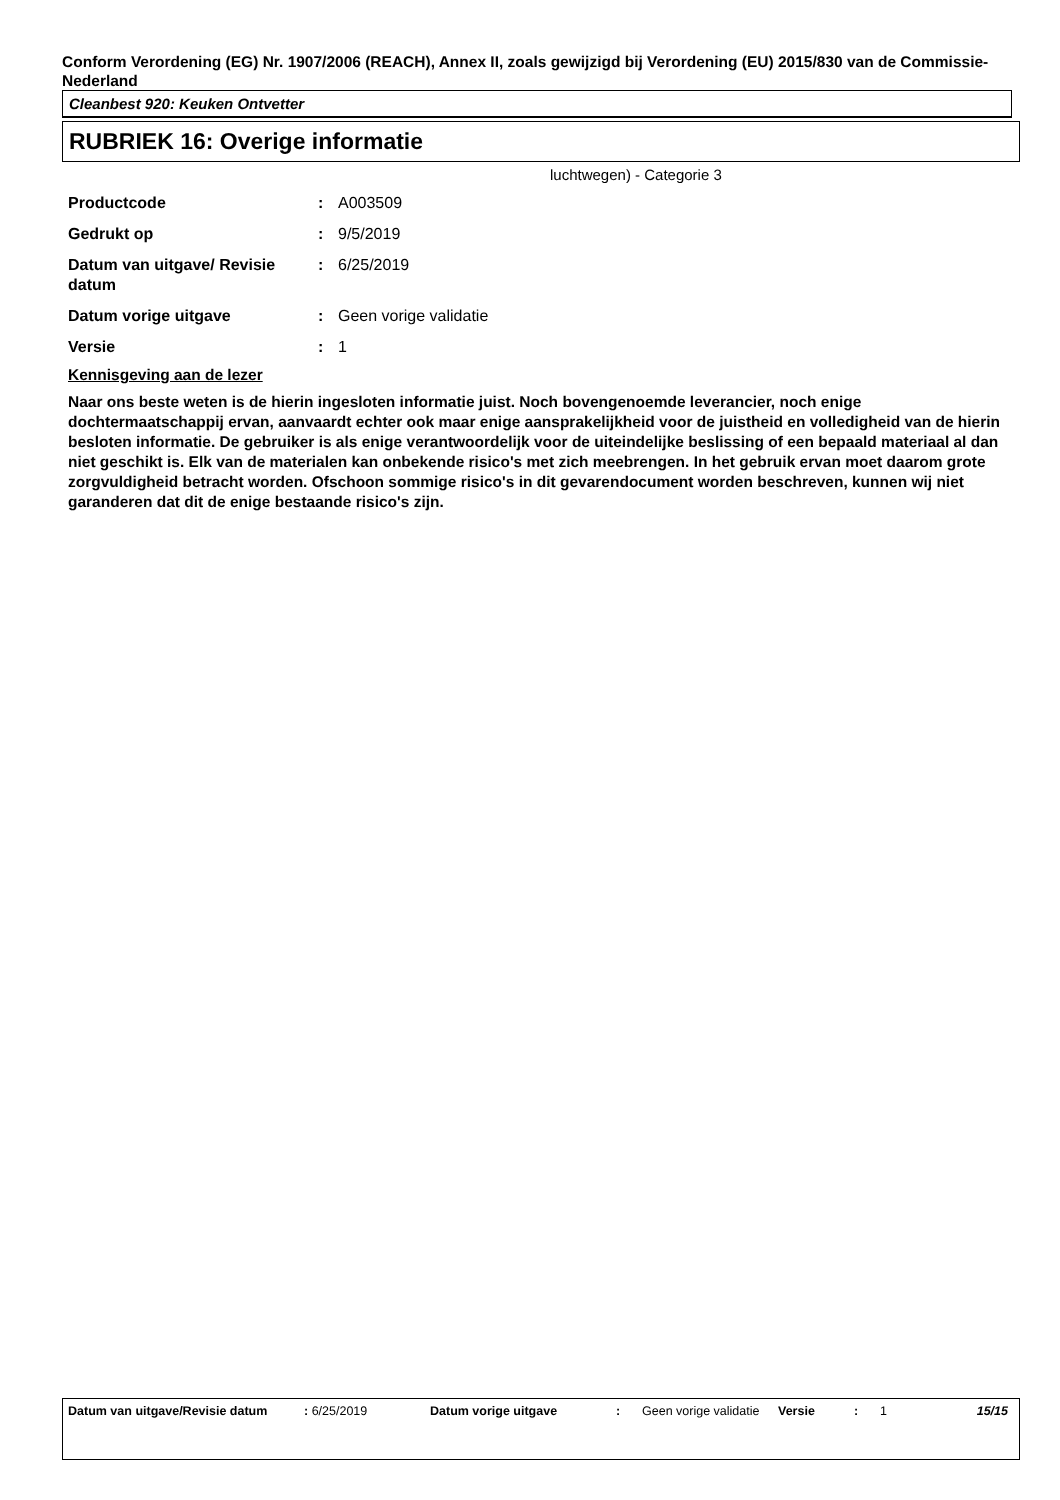Conform Verordening (EG) Nr. 1907/2006 (REACH), Annex II, zoals gewijzigd bij Verordening (EU) 2015/830 van de Commissie- Nederland
Cleanbest 920: Keuken Ontvetter
RUBRIEK 16: Overige informatie
luchtwegen) - Categorie 3
| Productcode | : | A003509 |
| Gedrukt op | : | 9/5/2019 |
| Datum van uitgave/ Revisie datum | : | 6/25/2019 |
| Datum vorige uitgave | : | Geen vorige validatie |
| Versie | : | 1 |
Kennisgeving aan de lezer
Naar ons beste weten is de hierin ingesloten informatie juist. Noch bovengenoemde leverancier, noch enige dochtermaatschappij ervan, aanvaardt echter ook maar enige aansprakelijkheid voor de juistheid en volledigheid van de hierin besloten informatie. De gebruiker is als enige verantwoordelijk voor de uiteindelijke beslissing of een bepaald materiaal al dan niet geschikt is. Elk van de materialen kan onbekende risico's met zich meebrengen. In het gebruik ervan moet daarom grote zorgvuldigheid betracht worden. Ofschoon sommige risico's in dit gevarendocument worden beschreven, kunnen wij niet garanderen dat dit de enige bestaande risico's zijn.
Datum van uitgave/Revisie datum
: 6/25/2019 Datum vorige uitgave : Geen vorige validatie
Versie : 1 15/15